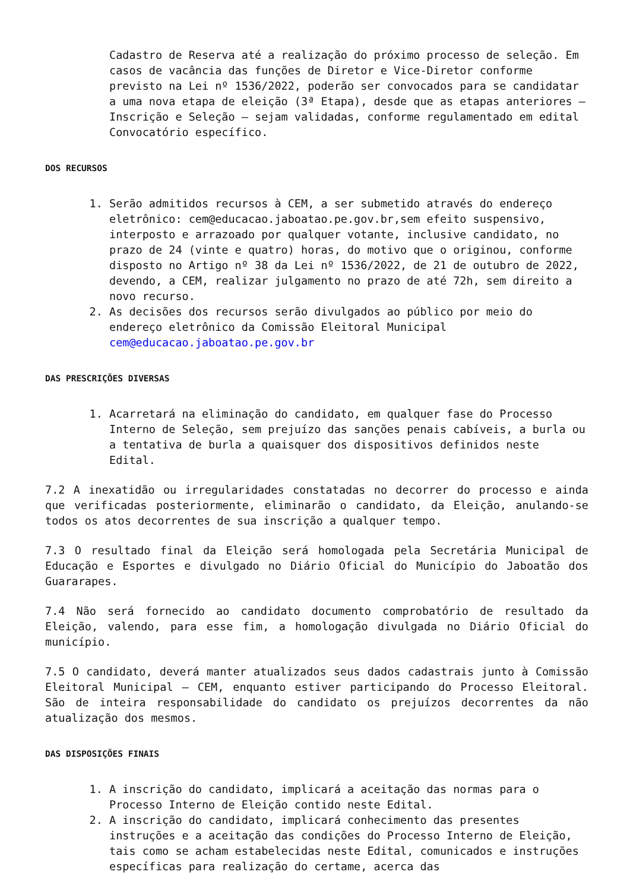Cadastro de Reserva até a realização do próximo processo de seleção. Em casos de vacância das funções de Diretor e Vice-Diretor conforme previsto na Lei nº 1536/2022, poderão ser convocados para se candidatar a uma nova etapa de eleição (3ª Etapa), desde que as etapas anteriores – Inscrição e Seleção – sejam validadas, conforme regulamentado em edital Convocatório específico.
DOS RECURSOS
1. Serão admitidos recursos à CEM, a ser submetido através do endereço eletrônico: cem@educacao.jaboatao.pe.gov.br,sem efeito suspensivo, interposto e arrazoado por qualquer votante, inclusive candidato, no prazo de 24 (vinte e quatro) horas, do motivo que o originou, conforme disposto no Artigo nº 38 da Lei nº 1536/2022, de 21 de outubro de 2022, devendo, a CEM, realizar julgamento no prazo de até 72h, sem direito a novo recurso.
2. As decisões dos recursos serão divulgados ao público por meio do endereço eletrônico da Comissão Eleitoral Municipal cem@educacao.jaboatao.pe.gov.br
DAS PRESCRIÇÕES DIVERSAS
1. Acarretará na eliminação do candidato, em qualquer fase do Processo Interno de Seleção, sem prejuízo das sanções penais cabíveis, a burla ou a tentativa de burla a quaisquer dos dispositivos definidos neste Edital.
7.2 A inexatidão ou irregularidades constatadas no decorrer do processo e ainda que verificadas posteriormente, eliminarão o candidato, da Eleição, anulando-se todos os atos decorrentes de sua inscrição a qualquer tempo.
7.3 O resultado final da Eleição será homologada pela Secretária Municipal de Educação e Esportes e divulgado no Diário Oficial do Município do Jaboatão dos Guararapes.
7.4 Não será fornecido ao candidato documento comprobatório de resultado da Eleição, valendo, para esse fim, a homologação divulgada no Diário Oficial do município.
7.5 O candidato, deverá manter atualizados seus dados cadastrais junto à Comissão Eleitoral Municipal – CEM, enquanto estiver participando do Processo Eleitoral. São de inteira responsabilidade do candidato os prejuízos decorrentes da não atualização dos mesmos.
DAS DISPOSIÇÕES FINAIS
1. A inscrição do candidato, implicará a aceitação das normas para o Processo Interno de Eleição contido neste Edital.
2. A inscrição do candidato, implicará conhecimento das presentes instruções e a aceitação das condições do Processo Interno de Eleição, tais como se acham estabelecidas neste Edital, comunicados e instruções específicas para realização do certame, acerca das